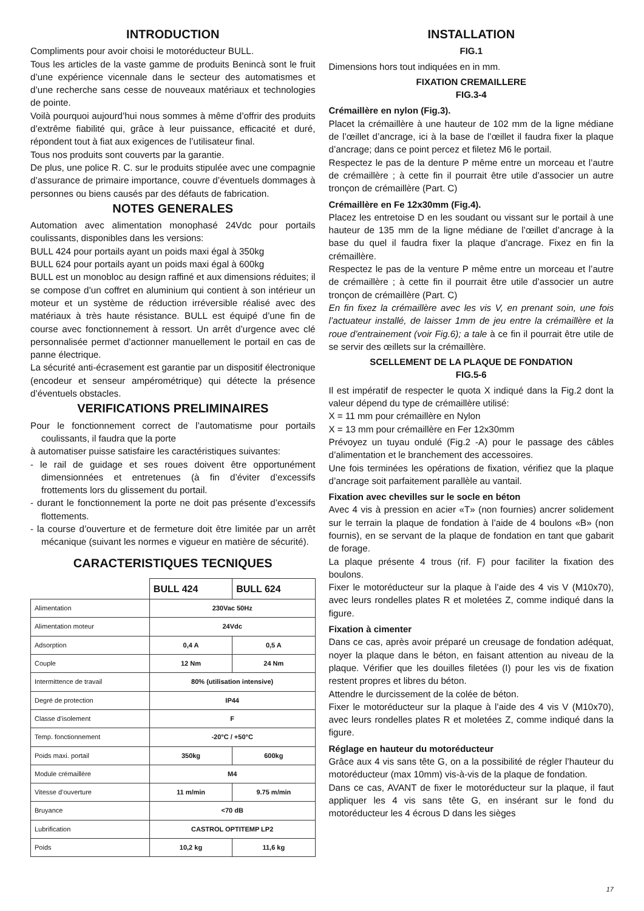INTRODUCTION
Compliments pour avoir choisi le motoréducteur BULL.
Tous les articles de la vaste gamme de produits Benincà sont le fruit d’une expérience vicennale dans le secteur des automatismes et d’une recherche sans cesse de nouveaux matériaux et technologies de pointe.
Voilà pourquoi aujourd’hui nous sommes à même d’offrir des produits d’extrême fiabilité qui, grâce à leur puissance, efficacité et duré, répondent tout à fiat aux exigences de l’utilisateur final.
Tous nos produits sont couverts par la garantie.
De plus, une police R. C. sur le produits stipulée avec une compagnie d’assurance de primaire importance, couvre d’éventuels dommages à personnes ou biens causés par des défauts de fabrication.
NOTES GENERALES
Automation avec alimentation monophasé 24Vdc pour portails coulissants, disponibles dans les versions:
BULL 424 pour portails ayant un poids maxi égal à 350kg
BULL 624 pour portails ayant un poids maxi égal à 600kg
BULL est un monobloc au design raffiné et aux dimensions réduites; il se compose d’un coffret en aluminium qui contient à son intérieur un moteur et un système de réduction irréversible réalisé avec des matériaux à très haute résistance. BULL est équipé d’une fin de course avec fonctionnement à ressort. Un arrêt d’urgence avec clé personnalisée permet d’actionner manuellement le portail en cas de panne électrique.
La sécurité anti-écrasement est garantie par un dispositif électronique (encodeur et senseur ampérométrique) qui détecte la présence d’éventuels obstacles.
VERIFICATIONS PRELIMINAIRES
Pour le fonctionnement correct de l’automatisme pour portails coulissants, il faudra que la porte
à automatiser puisse satisfaire les caractéristiques suivantes:
- le rail de guidage et ses roues doivent être opportunément dimensionnées et entretenues (à fin d’éviter d’excessifs frottements lors du glissement du portail.
- durant le fonctionnement la porte ne doit pas présente d’excessifs flottements.
- la course d’ouverture et de fermeture doit être limitée par un arrêt mécanique (suivant les normes e vigueur en matière de sécurité).
CARACTERISTIQUES TECNIQUES
| | BULL 424 | BULL 624 |
| --- | --- | --- |
| Alimentation | 230Vac 50Hz | |
| Alimentation moteur | 24Vdc | |
| Adsorption | 0,4 A | 0,5 A |
| Couple | 12 Nm | 24 Nm |
| Intermittence de travail | 80% (utilisation intensive) | |
| Degré de protection | IP44 | |
| Classe d’isolement | F | |
| Temp. fonctionnement | -20°C / +50°C | |
| Poids maxi. portail | 350kg | 600kg |
| Module crémaillère | M4 | |
| Vitesse d’ouverture | 11 m/min | 9.75 m/min |
| Bruyance | <70 dB | |
| Lubrification | CASTROL OPTITEMP LP2 | |
| Poids | 10,2 kg | 11,6 kg |
INSTALLATION
FIG.1
Dimensions hors tout indiquées en in mm.
FIXATION CREMAILLERE
FIG.3-4
Crémaillère en nylon (Fig.3).
Placet la crémaillère à une hauteur de 102 mm de la ligne médiane de l’œillet d’ancrage, ici à la base de l’œillet il faudra fixer la plaque d’ancrage; dans ce point percez et filetez M6 le portail.
Respectez le pas de la denture P même entre un morceau et l’autre de crémaillère ; à cette fin il pourrait être utile d’associer un autre tronçon de crémaillère (Part. C)
Crémaillère en Fe 12x30mm (Fig.4).
Placez les entretoise D en les soudant ou vissant sur le portail à une hauteur de 135 mm de la ligne médiane de l’œillet d’ancrage à la base du quel il faudra fixer la plaque d’ancrage. Fixez en fin la crémaillère.
Respectez le pas de la venture P même entre un morceau et l’autre de crémaillère ; à cette fin il pourrait être utile d’associer un autre tronçon de crémaillère (Part. C)
En fin fixez la crémaillère avec les vis V, en prenant soin, une fois l’actuateur installé, de laisser 1mm de jeu entre la crémaillère et la roue d’entrainement (voir Fig.6); a tale à ce fin il pourrait être utile de se servir des œillets sur la crémaillère.
SCELLEMENT DE LA PLAQUE DE FONDATION
FIG.5-6
Il est impératif de respecter le quota X indiqué dans la Fig.2 dont la valeur dépend du type de crémaillère utilisé:
X = 11 mm pour crémaillère en Nylon
X = 13 mm pour crémaillère en Fer 12x30mm
Prévoyez un tuyau ondulé (Fig.2 -A) pour le passage des câbles d’alimentation et le branchement des accessoires.
Une fois terminées les opérations de fixation, vérifiez que la plaque d’ancrage soit parfaitement parallèle au vantail.
Fixation avec chevilles sur le socle en béton
Avec 4 vis à pression en acier «T» (non fournies) ancrer solidement sur le terrain la plaque de fondation à l’aide de 4 boulons «B» (non fournis), en se servant de la plaque de fondation en tant que gabarit de forage.
La plaque présente 4 trous (rif. F) pour faciliter la fixation des boulons.
Fixer le motoréducteur sur la plaque à l’aide des 4 vis V (M10x70), avec leurs rondelles plates R et moletées Z, comme indiqué dans la figure.
Fixation à cimenter
Dans ce cas, après avoir préparé un creusage de fondation adéquat, noyer la plaque dans le béton, en faisant attention au niveau de la plaque. Vérifier que les douilles filetées (I) pour les vis de fixation restent propres et libres du béton.
Attendre le durcissement de la colée de béton.
Fixer le motoréducteur sur la plaque à l’aide des 4 vis V (M10x70), avec leurs rondelles plates R et moletées Z, comme indiqué dans la figure.
Réglage en hauteur du motoréducteur
Grâce aux 4 vis sans tête G, on a la possibilité de régler l’hauteur du motoréducteur (max 10mm) vis-à-vis de la plaque de fondation.
Dans ce cas, AVANT de fixer le motoréducteur sur la plaque, il faut appliquer les 4 vis sans tête G, en insérant sur le fond du motoréducteur les 4 écrous D dans les sièges
17